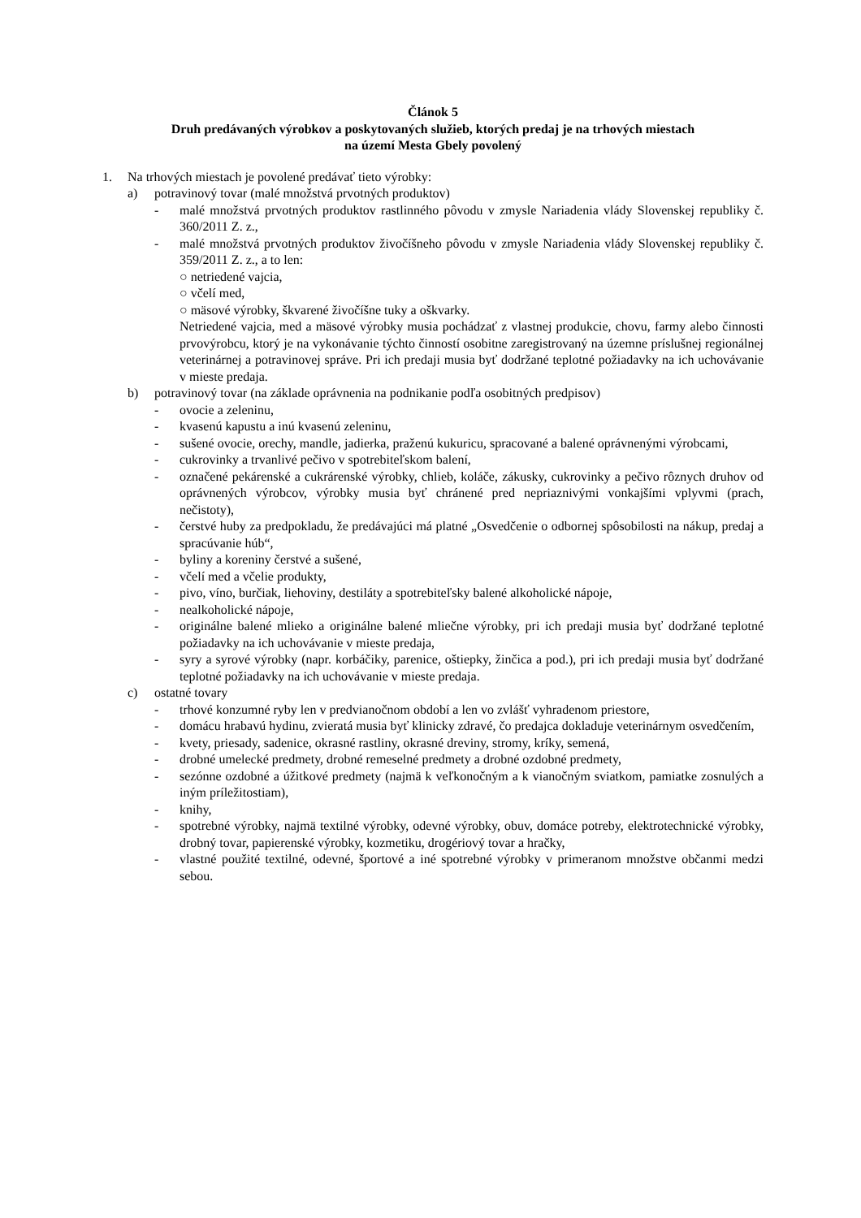Článok 5
Druh predávaných výrobkov a poskytovaných služieb, ktorých predaj je na trhových miestach
na území Mesta Gbely povolený
1. Na trhových miestach je povolené predávať tieto výrobky:
a) potravinový tovar (malé množstvá prvotných produktov)
- malé množstvá prvotných produktov rastlinného pôvodu v zmysle Nariadenia vlády Slovenskej republiky č. 360/2011 Z. z.,
- malé množstvá prvotných produktov živočíšneho pôvodu v zmysle Nariadenia vlády Slovenskej republiky č. 359/2011 Z. z., a to len:
○ netriedené vajcia,
○ včelí med,
○ mäsové výrobky, škvarené živočíšne tuky a oškvarky.
Netriedené vajcia, med a mäsové výrobky musia pochádzať z vlastnej produkcie, chovu, farmy alebo činnosti prvovýrobcu, ktorý je na vykonávanie týchto činností osobitne zaregistrovaný na územne príslušnej regionálnej veterinárnej a potravinovej správe. Pri ich predaji musia byť dodržané teplotné požiadavky na ich uchovávanie v mieste predaja.
b) potravinový tovar (na základe oprávnenia na podnikanie podľa osobitných predpisov)
- ovocie a zeleninu,
- kvasenú kapustu a inú kvasenú zeleninu,
- sušené ovocie, orechy, mandle, jadierka, praženú kukuricu, spracované a balené oprávnenými výrobcami,
- cukrovinky a trvanlivé pečivo v spotrebiteľskom balení,
- označené pekárenské a cukrárenské výrobky, chlieb, koláče, zákusky, cukrovinky a pečivo rôznych druhov od oprávnených výrobcov, výrobky musia byť chránené pred nepriaznivými vonkajšími vplyvmi (prach, nečistoty),
- čerstvé huby za predpokladu, že predávajúci má platné „Osvedčenie o odbornej spôsobilosti na nákup, predaj a spracúvanie húb“,
- byliny a koreniny čerstvé a sušené,
- včelí med a včelie produkty,
- pivo, víno, burčiak, liehoviny, destiláty a spotrebiteľsky balené alkoholické nápoje,
- nealkoholické nápoje,
- originálne balené mlieko a originálne balené mliečne výrobky, pri ich predaji musia byť dodržané teplotné požiadavky na ich uchovávanie v mieste predaja,
- syry a syrové výrobky (napr. korbáčiky, parenice, oštiepky, žinčica a pod.), pri ich predaji musia byť dodržané teplotné požiadavky na ich uchovávanie v mieste predaja.
c) ostatné tovary
- trhové konzumné ryby len v predvianočnom období a len vo zvlášť vyhradenom priestore,
- domácu hrabavú hydinu, zvieratá musia byť klinicky zdravé, čo predajca dokladuje veterinárnym osvedčením,
- kvety, priesady, sadenice, okrasné rastliny, okrasné dreviny, stromy, kríky, semená,
- drobné umelecké predmety, drobné remeselné predmety a drobné ozdobné predmety,
- sezónne ozdobné a úžitkové predmety (najmä k veľkonočným a k vianočným sviatkom, pamiatke zosnulých a iným príležitostiam),
- knihy,
- spotrebné výrobky, najmä textilné výrobky, odevné výrobky, obuv, domáce potreby, elektrotechnické výrobky, drobný tovar, papierenské výrobky, kozmetiku, drogériový tovar a hračky,
- vlastné použité textilné, odevné, športové a iné spotrebné výrobky v primeranom množstve občanmi medzi sebou.